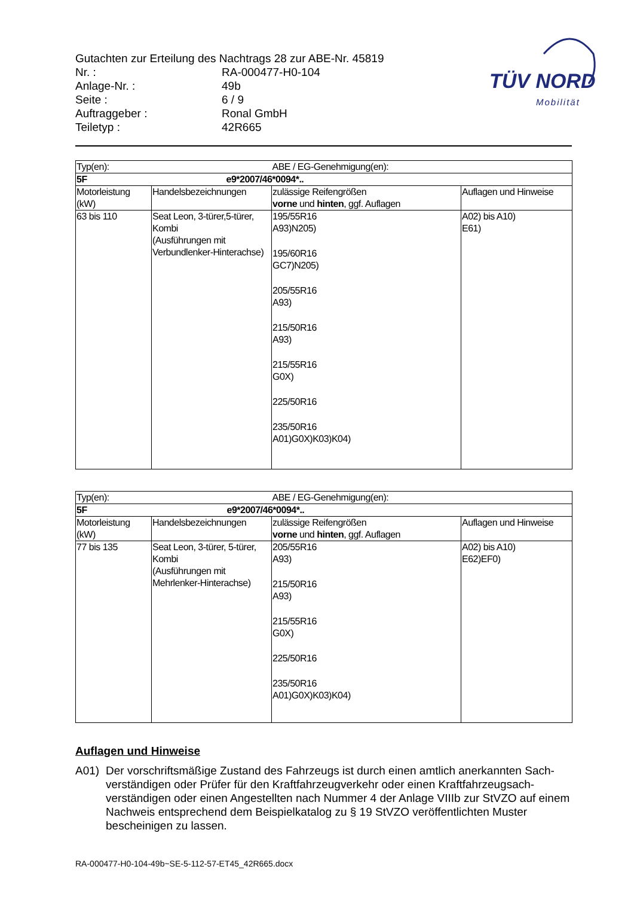Gutachten zur Erteilung des Nachtrags 28 zur ABE-Nr. 45819
Nr. : RA-000477-H0-104
Anlage-Nr. : 49b
Seite : 6 / 9
Auftraggeber : Ronal GmbH
Teiletyp : 42R665
TÜV NORD
Mobilität
| Typ(en): | | ABE / EG-Genehmigung(en): | |
| 5F | | e9*2007/46*0094*.. | |
| Motorleistung (kW) | Handelsbezeichnungen | zulässige Reifengrößen vorne und hinten , ggf. Auflagen | Auflagen und Hinweise |
| 63 bis 110 | Seat Leon, 3-türer,5-türer, Kombi (Ausführungen mit Verbundlenker-Hinterachse) | 195/55R16 A93)N205) 195/60R16 GC7)N205) 205/55R16 A93) 215/50R16 A93) 215/55R16 G0X) 225/50R16 235/50R16 A01)G0X)K03)K04) | A02) bis A10) E61) |
| Typ(en): | | ABE / EG-Genehmigung(en): | |
| 5F | | e9*2007/46*0094*.. | |
| Motorleistung (kW) | Handelsbezeichnungen | zulässige Reifengrößen vorne und hinten , ggf. Auflagen | Auflagen und Hinweise |
| 77 bis 135 | Seat Leon, 3-türer, 5-türer, Kombi (Ausführungen mit Mehrlenker-Hinterachse) | 205/55R16 A93) 215/50R16 A93) 215/55R16 G0X) 225/50R16 235/50R16 A01)G0X)K03)K04) | A02) bis A10) E62)EF0) |
Auflagen und Hinweise
A01) Der vorschriftsmäßige Zustand des Fahrzeugs ist durch einen amtlich anerkannten Sach-verständigen oder Prüfer für den Kraftfahrzeugverkehr oder einen Kraftfahrzeugsach-verständigen oder einen Angestellten nach Nummer 4 der Anlage VIIIb zur StVZO auf einem Nachweis entsprechend dem Beispielkatalog zu § 19 StVZO veröffentlichten Muster bescheinigen zu lassen.
RA-000477-H0-104-49b~SE-5-112-57-ET45_42R665.docx